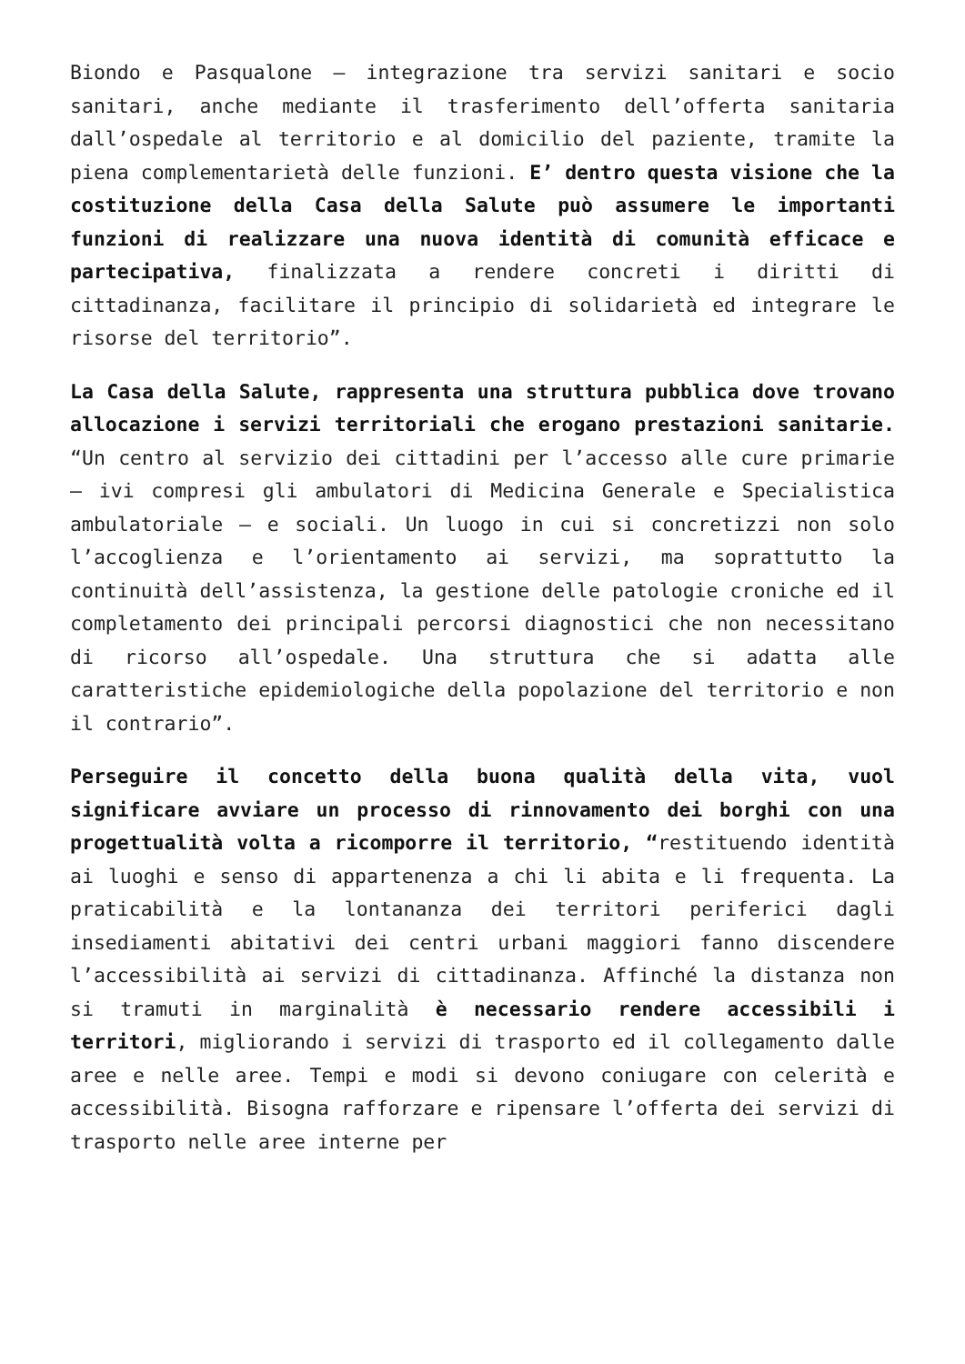Biondo e Pasqualone – integrazione tra servizi sanitari e socio sanitari, anche mediante il trasferimento dell’offerta sanitaria dall’ospedale al territorio e al domicilio del paziente, tramite la piena complementarietà delle funzioni. E’ dentro questa visione che la costituzione della Casa della Salute può assumere le importanti funzioni di realizzare una nuova identità di comunità efficace e partecipativa, finalizzata a rendere concreti i diritti di cittadinanza, facilitare il principio di solidarietà ed integrare le risorse del territorio”.
La Casa della Salute, rappresenta una struttura pubblica dove trovano allocazione i servizi territoriali che erogano prestazioni sanitarie. “Un centro al servizio dei cittadini per l’accesso alle cure primarie – ivi compresi gli ambulatori di Medicina Generale e Specialistica ambulatoriale – e sociali. Un luogo in cui si concretizzi non solo l’accoglienza e l’orientamento ai servizi, ma soprattutto la continuità dell’assistenza, la gestione delle patologie croniche ed il completamento dei principali percorsi diagnostici che non necessitano di ricorso all’ospedale. Una struttura che si adatta alle caratteristiche epidemiologiche della popolazione del territorio e non il contrario”.
Perseguire il concetto della buona qualità della vita, vuol significare avviare un processo di rinnovamento dei borghi con una progettualità volta a ricomporre il territorio, “restituendo identità ai luoghi e senso di appartenenza a chi li abita e li frequenta. La praticabilità e la lontananza dei territori periferici dagli insediamenti abitativi dei centri urbani maggiori fanno discendere l’accessibilità ai servizi di cittadinanza. Affinché la distanza non si tramuti in marginalità è necessario rendere accessibili i territori, migliorando i servizi di trasporto ed il collegamento dalle aree e nelle aree. Tempi e modi si devono coniugare con celerità e accessibilità. Bisogna rafforzare e ripensare l’offerta dei servizi di trasporto nelle aree interne per